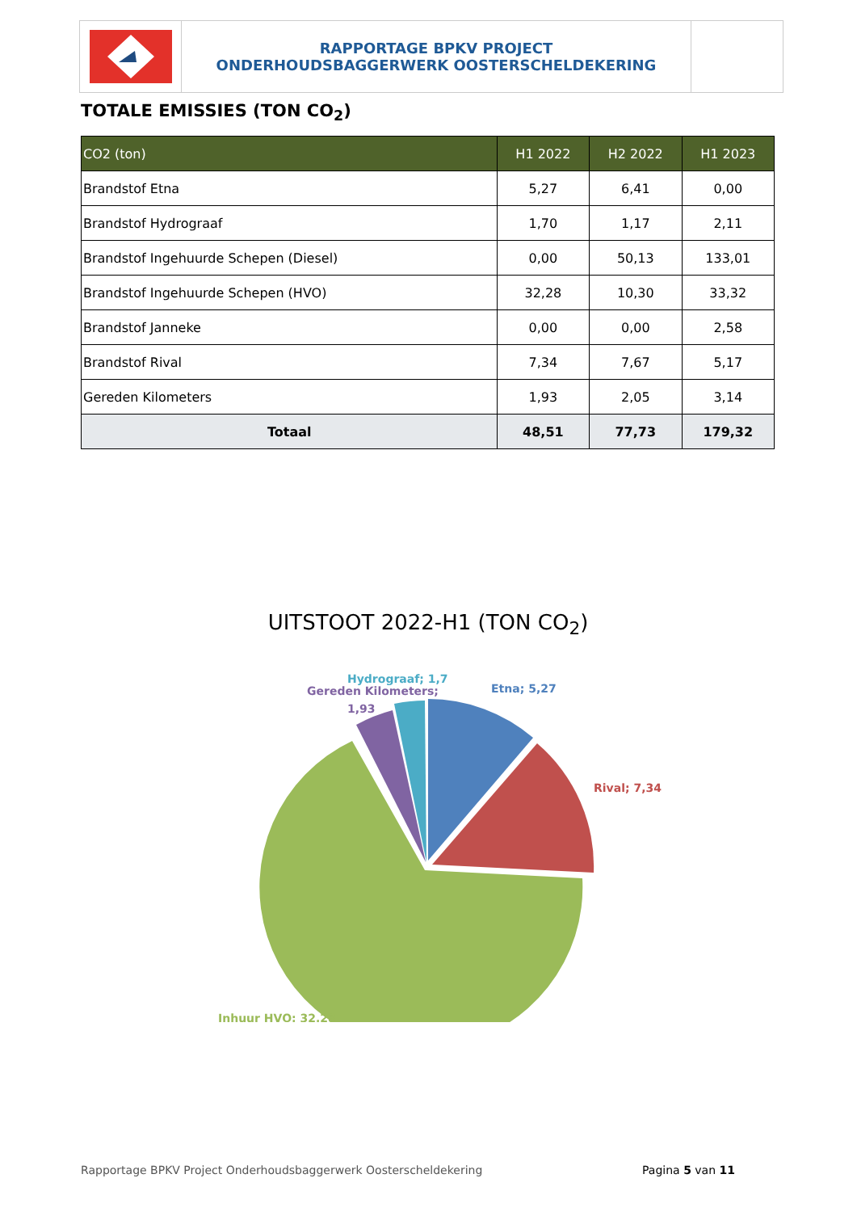RAPPORTAGE BPKV PROJECT
ONDERHOUDSBAGGERWERK OOSTERSCHELDEKERING
TOTALE EMISSIES (TON CO<sub>2</sub>)
| CO2 (ton) | H1 2022 | H2 2022 | H1 2023 |
| --- | --- | --- | --- |
| Brandstof Etna | 5,27 | 6,41 | 0,00 |
| Brandstof Hydrograaf | 1,70 | 1,17 | 2,11 |
| Brandstof Ingehuurde Schepen (Diesel) | 0,00 | 50,13 | 133,01 |
| Brandstof Ingehuurde Schepen (HVO) | 32,28 | 10,30 | 33,32 |
| Brandstof Janneke | 0,00 | 0,00 | 2,58 |
| Brandstof Rival | 7,34 | 7,67 | 5,17 |
| Gereden Kilometers | 1,93 | 2,05 | 3,14 |
| Totaal | 48,51 | 77,73 | 179,32 |
UITSTOOT 2022-H1 (TON CO<sub>2</sub>)
Gereden Kilometers;
1,93
Hydrograaf; 1,7
Etna; 5,27
Rival; 7,34
Inhuur HVO; 32,28
Rapportage BPKV Project Onderhoudsbaggerwerk Oosterscheldekering Pagina 5 van 11